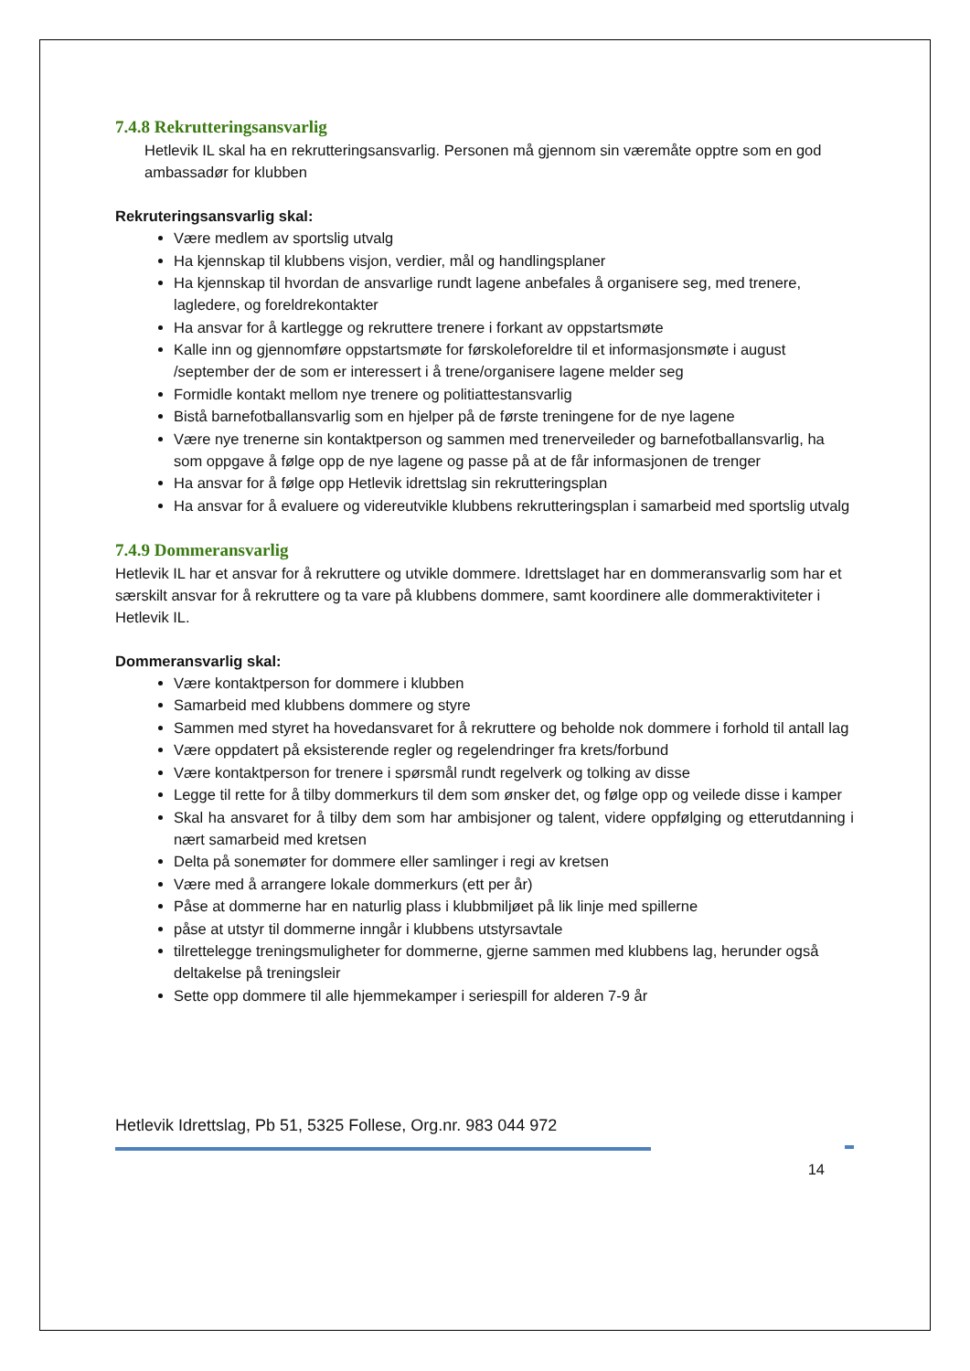7.4.8 Rekrutteringsansvarlig
Hetlevik IL skal ha en rekrutteringsansvarlig. Personen må gjennom sin væremåte opptre som en god ambassadør for klubben
Rekruteringsansvarlig skal:
Være medlem av sportslig utvalg
Ha kjennskap til klubbens visjon, verdier, mål og handlingsplaner
Ha kjennskap til hvordan de ansvarlige rundt lagene anbefales å organisere seg, med trenere, lagledere, og foreldrekontakter
Ha ansvar for å kartlegge og rekruttere trenere i forkant av oppstartsmøte
Kalle inn og gjennomføre oppstartsmøte for førskoleforeldre til et informasjonsmøte i august /september der de som er interessert i å trene/organisere lagene melder seg
Formidle kontakt mellom nye trenere og politiattestansvarlig
Bistå barnefotballansvarlig som en hjelper på de første treningene for de nye lagene
Være nye trenerne sin kontaktperson og sammen med trenerveileder og barnefotballansvarlig, ha som oppgave å følge opp de nye lagene og passe på at de får informasjonen de trenger
Ha ansvar for å følge opp Hetlevik idrettslag sin rekrutteringsplan
Ha ansvar for å evaluere og videreutvikle klubbens rekrutteringsplan i samarbeid med sportslig utvalg
7.4.9 Dommeransvarlig
Hetlevik IL har et ansvar for å rekruttere og utvikle dommere. Idrettslaget har en dommeransvarlig som har et særskilt ansvar for å rekruttere og ta vare på klubbens dommere, samt koordinere alle dommeraktiviteter i Hetlevik IL.
Dommeransvarlig skal:
Være kontaktperson for dommere i klubben
Samarbeid med klubbens dommere og styre
Sammen med styret ha hovedansvaret for å rekruttere og beholde nok dommere i forhold til antall lag
Være oppdatert på eksisterende regler og regelendringer fra krets/forbund
Være kontaktperson for trenere i spørsmål rundt regelverk og tolking av disse
Legge til rette for å tilby dommerkurs til dem som ønsker det, og følge opp og veilede disse i kamper
Skal ha ansvaret for å tilby dem som har ambisjoner og talent, videre oppfølging og etterutdanning i nært samarbeid med kretsen
Delta på sonemøter for dommere eller samlinger i regi av kretsen
Være med å arrangere lokale dommerkurs (ett per år)
Påse at dommerne har en naturlig plass i klubbmiljøet på lik linje med spillerne
påse at utstyr til dommerne inngår i klubbens utstyrsavtale
tilrettelegge treningsmuligheter for dommerne, gjerne sammen med klubbens lag, herunder også deltakelse på treningsleir
Sette opp dommere til alle hjemmekamper i seriespill for alderen 7-9 år
Hetlevik Idrettslag, Pb 51, 5325 Follese, Org.nr. 983 044 972
14